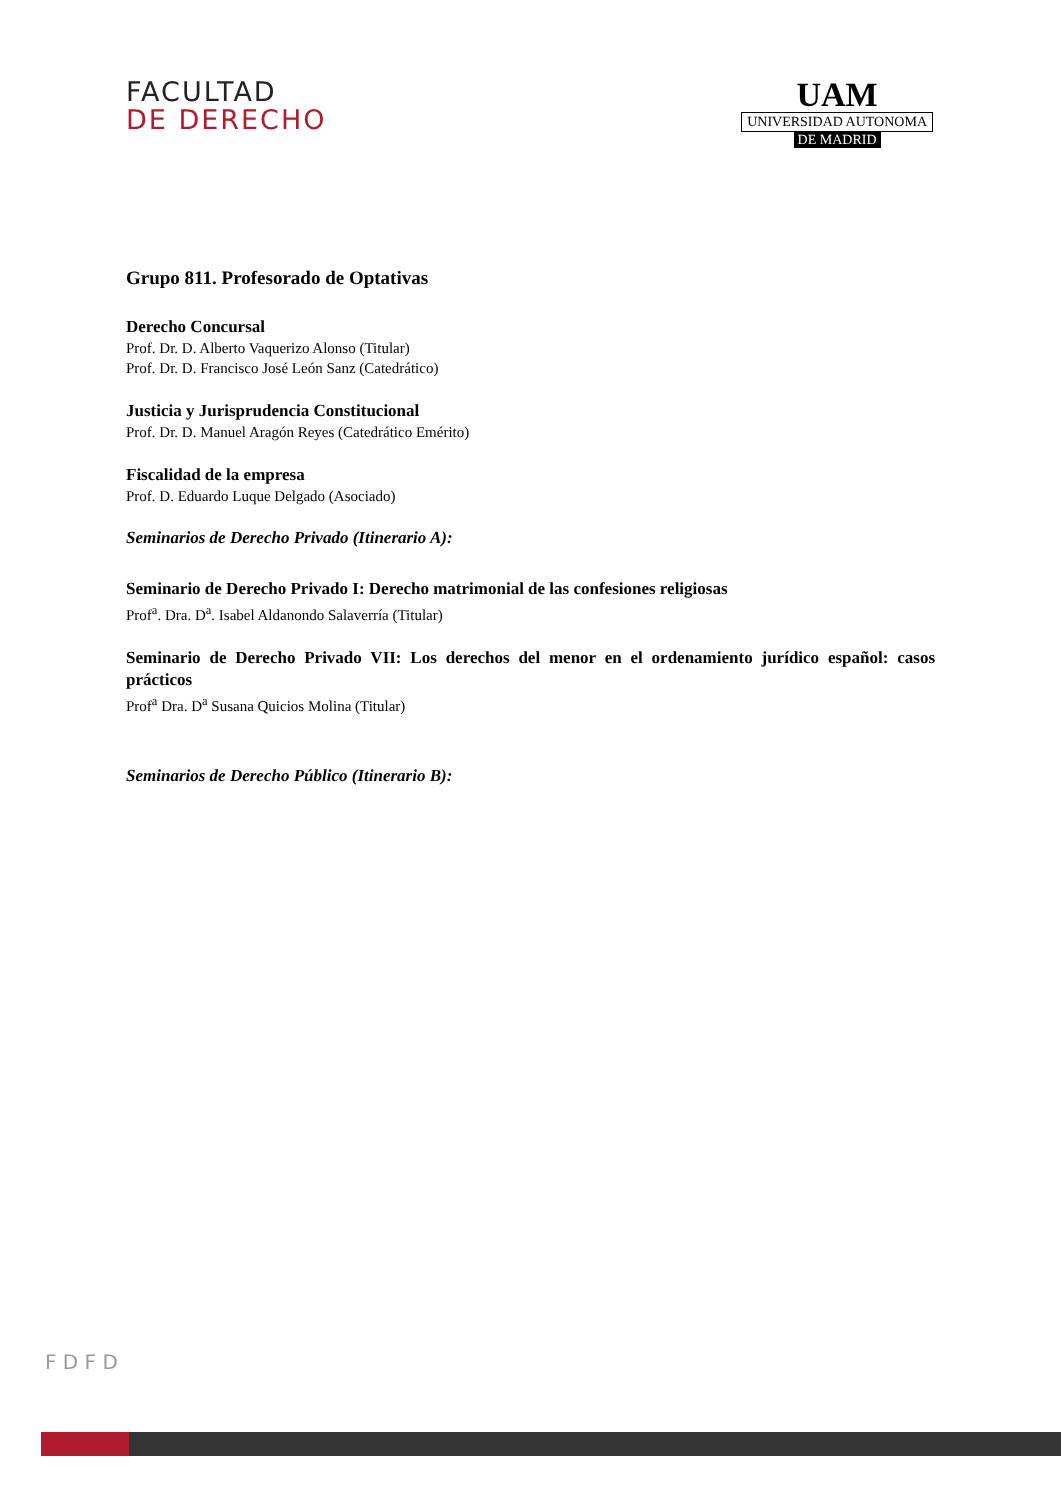FACULTAD
DE DERECHO
UAM
UNIVERSIDAD AUTONOMA
DE MADRID
Grupo 811. Profesorado de Optativas
Derecho Concursal
Prof. Dr. D. Alberto Vaquerizo Alonso (Titular)
Prof. Dr. D. Francisco José León Sanz (Catedrático)
Justicia y Jurisprudencia Constitucional
Prof. Dr. D. Manuel Aragón Reyes (Catedrático Emérito)
Fiscalidad de la empresa
Prof. D. Eduardo Luque Delgado (Asociado)
Seminarios de Derecho Privado (Itinerario A):
Seminario de Derecho Privado I: Derecho matrimonial de las confesiones religiosas
Prof<sup>a</sup>. Dra. D<sup>a</sup>. Isabel Aldanondo Salaverría (Titular)
Seminario de Derecho Privado VII: Los derechos del menor en el ordenamiento jurídico español: casos prácticos
Prof<sup>a</sup> Dra. D<sup>a</sup> Susana Quicios Molina (Titular)
Seminarios de Derecho Público (Itinerario B):
F D F D